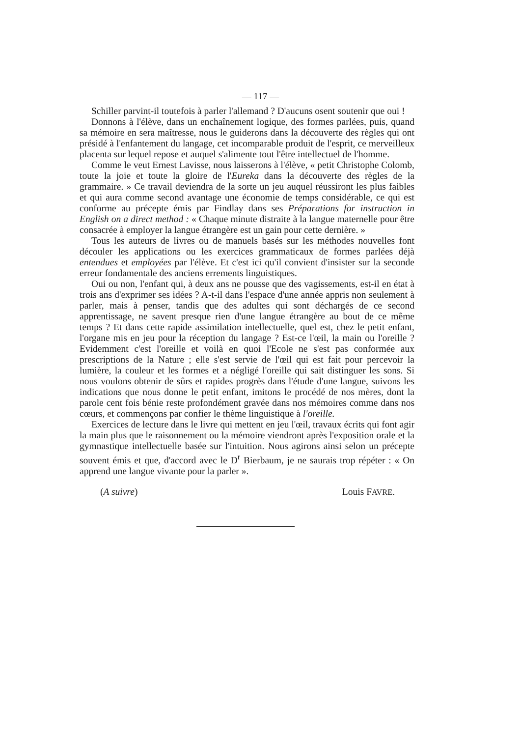— 117 —
Schiller parvint-il toutefois à parler l'allemand ? D'aucuns osent soutenir que oui !
Donnons à l'élève, dans un enchaînement logique, des formes parlées, puis, quand sa mémoire en sera maîtresse, nous le guiderons dans la découverte des règles qui ont présidé à l'enfantement du langage, cet incomparable produit de l'esprit, ce merveilleux placenta sur lequel repose et auquel s'alimente tout l'être intellectuel de l'homme.
Comme le veut Ernest Lavisse, nous laisserons à l'élève, « petit Christophe Colomb, toute la joie et toute la gloire de l'Eureka dans la découverte des règles de la grammaire. » Ce travail deviendra de la sorte un jeu auquel réussiront les plus faibles et qui aura comme second avantage une économie de temps considérable, ce qui est conforme au précepte émis par Findlay dans ses Préparations for instruction in English on a direct method : « Chaque minute distraite à la langue maternelle pour être consacrée à employer la langue étrangère est un gain pour cette dernière. »
Tous les auteurs de livres ou de manuels basés sur les méthodes nouvelles font découler les applications ou les exercices grammaticaux de formes parlées déjà entendues et employées par l'élève. Et c'est ici qu'il convient d'insister sur la seconde erreur fondamentale des anciens errements linguistiques.
Oui ou non, l'enfant qui, à deux ans ne pousse que des vagissements, est-il en état à trois ans d'exprimer ses idées ? A-t-il dans l'espace d'une année appris non seulement à parler, mais à penser, tandis que des adultes qui sont déchargés de ce second apprentissage, ne savent presque rien d'une langue étrangère au bout de ce même temps ? Et dans cette rapide assimilation intellectuelle, quel est, chez le petit enfant, l'organe mis en jeu pour la réception du langage ? Est-ce l'œil, la main ou l'oreille ? Evidemment c'est l'oreille et voilà en quoi l'Ecole ne s'est pas conformée aux prescriptions de la Nature ; elle s'est servie de l'œil qui est fait pour percevoir la lumière, la couleur et les formes et a négligé l'oreille qui sait distinguer les sons. Si nous voulons obtenir de sûrs et rapides progrès dans l'étude d'une langue, suivons les indications que nous donne le petit enfant, imitons le procédé de nos mères, dont la parole cent fois bénie reste profondément gravée dans nos mémoires comme dans nos cœurs, et commençons par confier le thème linguistique à l'oreille.
Exercices de lecture dans le livre qui mettent en jeu l'œil, travaux écrits qui font agir la main plus que le raisonnement ou la mémoire viendront après l'exposition orale et la gymnastique intellectuelle basée sur l'intuition. Nous agirons ainsi selon un précepte souvent émis et que, d'accord avec le D<sup>r</sup> Bierbaum, je ne saurais trop répéter : « On apprend une langue vivante pour la parler ».
(A suivre) Louis FAVRE.